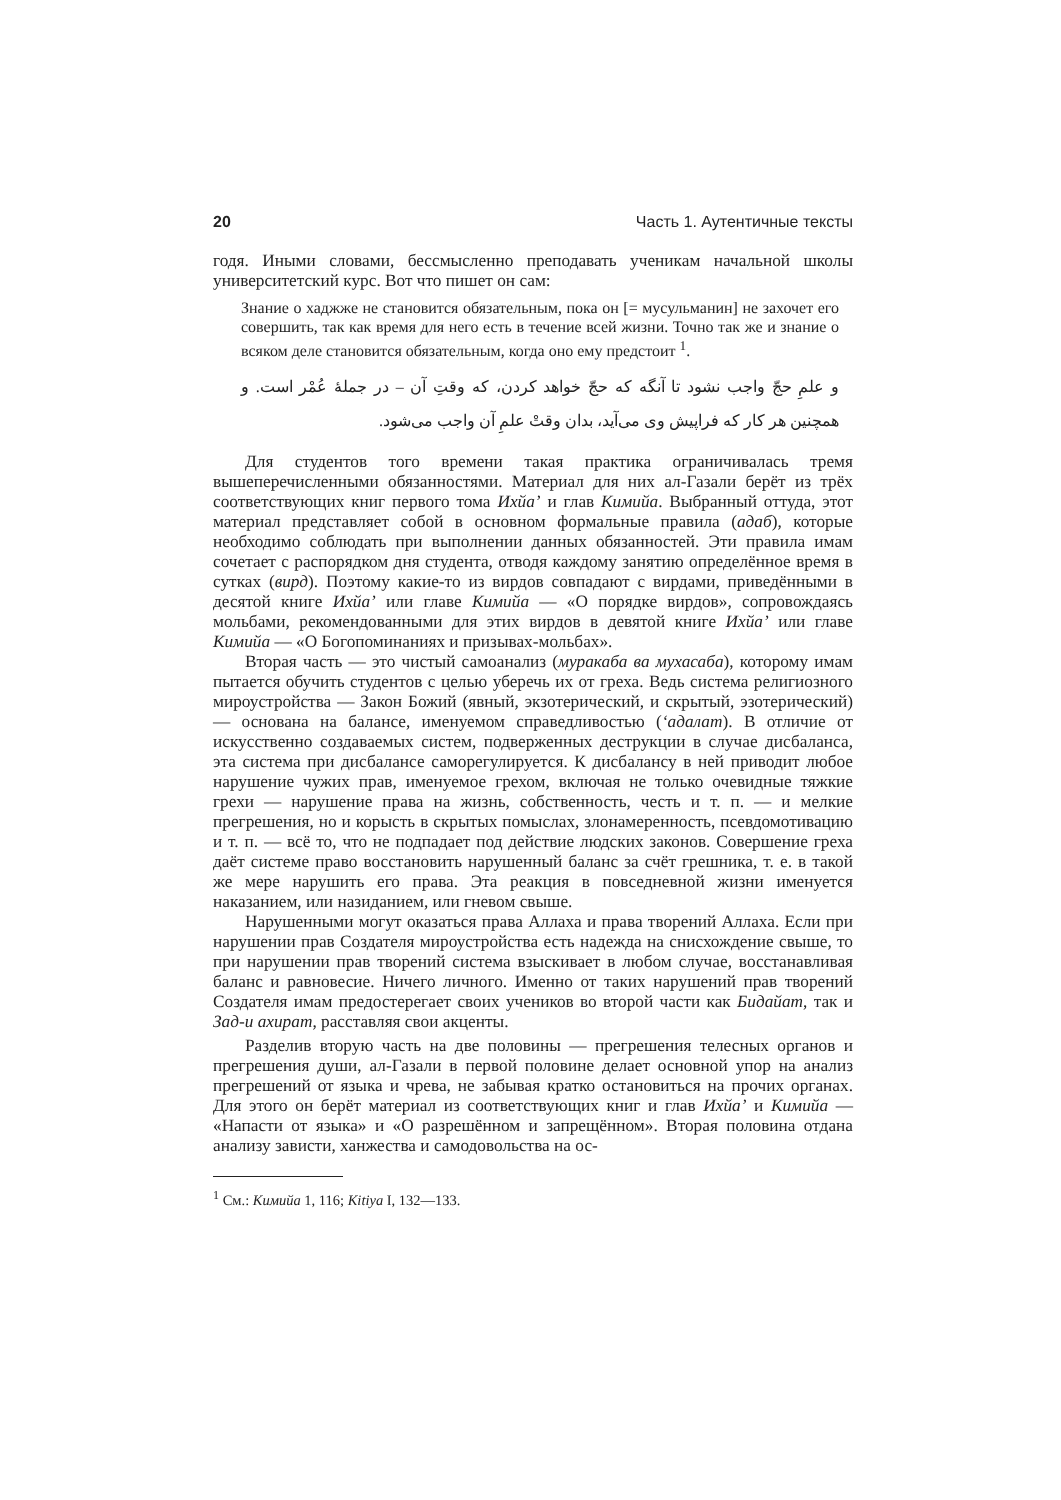20 Часть 1. Аутентичные тексты
годя. Иными словами, бессмысленно преподавать ученикам начальной школы университетский курс. Вот что пишет он сам:
Знание о хаджже не становится обязательным, пока он [= мусульманин] не захочет его совершить, так как время для него есть в течение всей жизни. Точно так же и знание о всяком деле становится обязательным, когда оно ему предстоит <sup>1</sup>.
و علمِ حجّ واجب نشود تا آنگه که حجّ خواهد کردن، که وقتِ آن – در جملهٔ عُمْر است. و همچنین هر کار که فراپیش وی می‌آید، بدان وقتْ علمِ آن واجب می‌شود.
Для студентов того времени такая практика ограничивалась тремя вышеперечисленными обязанностями. Материал для них ал-Газали берёт из трёх соответствующих книг первого тома Ихйа’ и глав Кимийа. Выбранный оттуда, этот материал представляет собой в основном формальные правила (адаб), которые необходимо соблюдать при выполнении данных обязанностей. Эти правила имам сочетает с распорядком дня студента, отводя каждому занятию определённое время в сутках (вирд). Поэтому какие-то из вирдов совпадают с вирдами, приведёнными в десятой книге Ихйа’ или главе Кимийа — «О порядке вирдов», сопровождаясь мольбами, рекомендованными для этих вирдов в девятой книге Ихйа’ или главе Кимийа — «О Богопоминаниях и призывах-мольбах».
Вторая часть — это чистый самоанализ (муракаба ва мухасаба), которому имам пытается обучить студентов с целью уберечь их от греха. Ведь система религиозного мироустройства — Закон Божий (явный, экзотерический, и скрытый, эзотерический) — основана на балансе, именуемом справедливостью (‘адалат). В отличие от искусственно создаваемых систем, подверженных деструкции в случае дисбаланса, эта система при дисбалансе саморегулируется. К дисбалансу в ней приводит любое нарушение чужих прав, именуемое грехом, включая не только очевидные тяжкие грехи — нарушение права на жизнь, собственность, честь и т. п. — и мелкие прегрешения, но и корысть в скрытых помыслах, злонамеренность, псевдомотивацию и т. п. — всё то, что не подпадает под действие людских законов. Совершение греха даёт системе право восстановить нарушенный баланс за счёт грешника, т. е. в такой же мере нарушить его права. Эта реакция в повседневной жизни именуется наказанием, или назиданием, или гневом свыше.
Нарушенными могут оказаться права Аллаха и права творений Аллаха. Если при нарушении прав Создателя мироустройства есть надежда на снисхождение свыше, то при нарушении прав творений система взыскивает в любом случае, восстанавливая баланс и равновесие. Ничего личного. Именно от таких нарушений прав творений Создателя имам предостерегает своих учеников во второй части как Бидайат, так и Зад-и ахират, расставляя свои акценты.
Разделив вторую часть на две половины — прегрешения телесных органов и прегрешения души, ал-Газали в первой половине делает основной упор на анализ прегрешений от языка и чрева, не забывая кратко остановиться на прочих органах. Для этого он берёт материал из соответствующих книг и глав Ихйа’ и Кимийа — «Напасти от языка» и «О разрешённом и запрещённом». Вторая половина отдана анализу зависти, ханжества и самодовольства на ос-
<sup>1</sup> См.: Кимийа 1, 116; Kitiya I, 132—133.